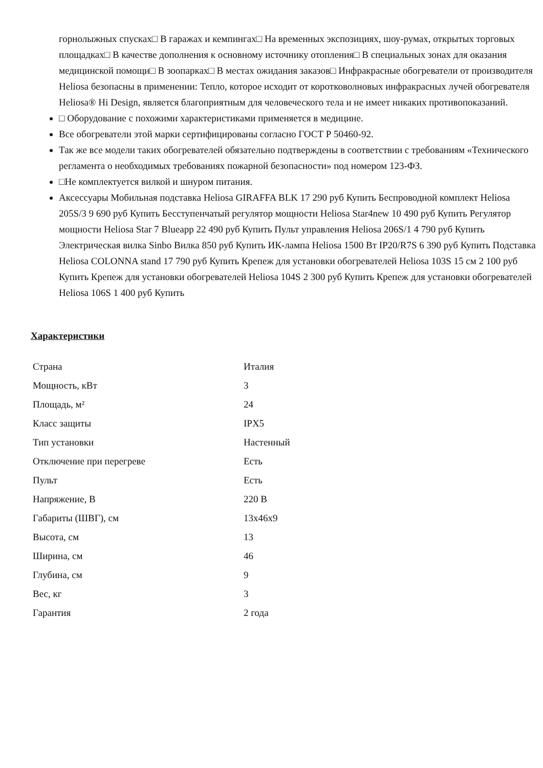горнолыжных спусках□ В гаражах и кемпингах□ На временных экспозициях, шоу-румах, открытых торговых площадках□ В качестве дополнения к основному источнику отопления□ В специальных зонах для оказания медицинской помощи□ В зоопарках□ В местах ожидания заказов□ Инфракрасные обогреватели от производителя Heliosa безопасны в применении: Тепло, которое исходит от коротковолновых инфракрасных лучей обогревателя Heliosa® Hi Design, является благоприятным для человеческого тела и не имеет никаких противопоказаний.
□ Оборудование с похожими характеристиками применяется в медицине.
Все обогреватели этой марки сертифицированы согласно ГОСТ Р 50460-92.
Так же все модели таких обогревателей обязательно подтверждены в соответствии с требованиям «Технического регламента о необходимых требованиях пожарной безопасности» под номером 123-ФЗ.
□Не комплектуется вилкой и шнуром питания.
Аксессуары Мобильная подставка Heliosa GIRAFFA BLK 17 290 руб Купить Беспроводной комплект Heliosa 205S/3 9 690 руб Купить Бесступенчатый регулятор мощности Heliosa Star4new 10 490 руб Купить Регулятор мощности Heliosa Star 7 Blueapp 22 490 руб Купить Пульт управления Heliosa 206S/1 4 790 руб Купить Электрическая вилка Sinbo Вилка 850 руб Купить ИК-лампа Heliosa 1500 Вт IP20/R7S 6 390 руб Купить Подставка Heliosa COLONNA stand 17 790 руб Купить Крепеж для установки обогревателей Heliosa 103S 15 см 2 100 руб Купить Крепеж для установки обогревателей Heliosa 104S 2 300 руб Купить Крепеж для установки обогревателей Heliosa 106S 1 400 руб Купить
Характеристики
| Страна | Италия |
| Мощность, кВт | 3 |
| Площадь, м² | 24 |
| Класс защиты | IPX5 |
| Тип установки | Настенный |
| Отключение при перегреве | Есть |
| Пульт | Есть |
| Напряжение, В | 220 В |
| Габариты (ШВГ), см | 13x46x9 |
| Высота, см | 13 |
| Ширина, см | 46 |
| Глубина, см | 9 |
| Вес, кг | 3 |
| Гарантия | 2 года |